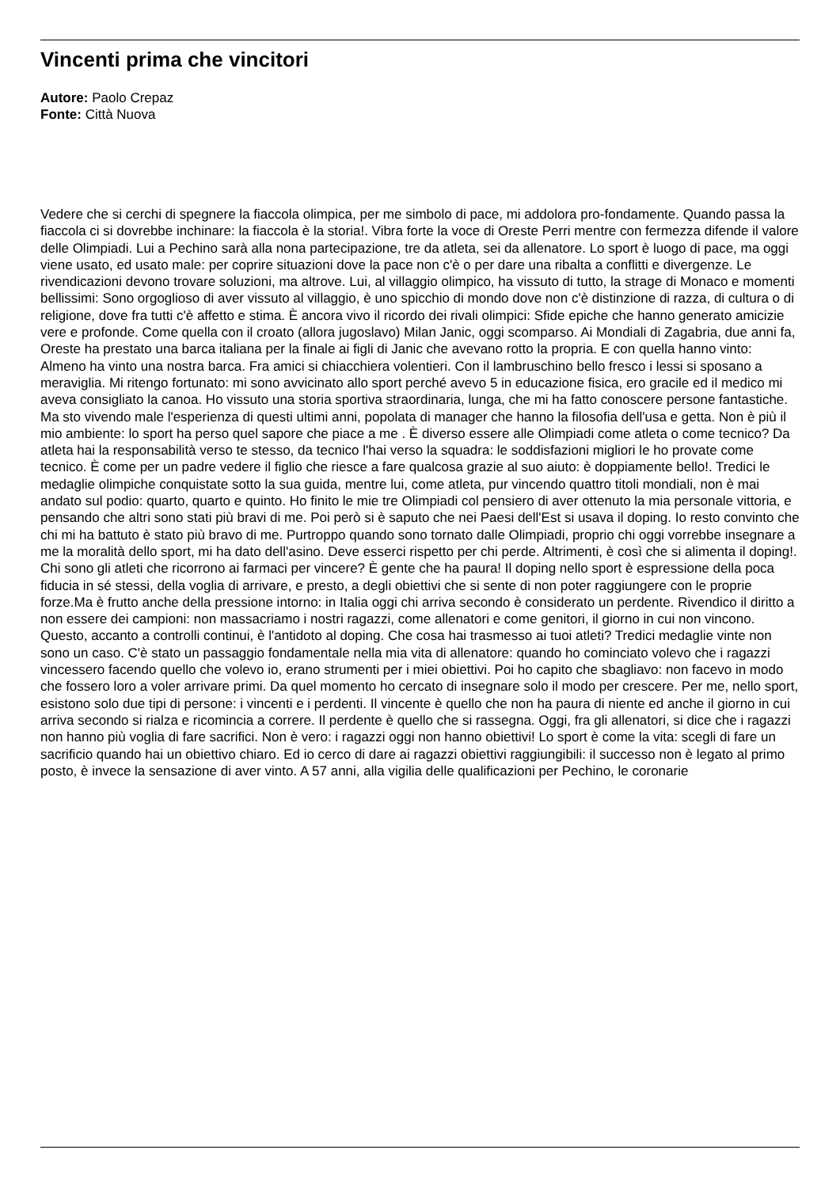Vincenti prima che vincitori
Autore: Paolo Crepaz
Fonte: Città Nuova
Vedere che si cerchi di spegnere la fiaccola olimpica, per me simbolo di pace, mi addolora pro-fondamente. Quando passa la fiaccola ci si dovrebbe inchinare: la fiaccola è la storia!. Vibra forte la voce di Oreste Perri mentre con fermezza difende il valore delle Olimpiadi. Lui a Pechino sarà alla nona partecipazione, tre da atleta, sei da allenatore. Lo sport è luogo di pace, ma oggi viene usato, ed usato male: per coprire situazioni dove la pace non c'è o per dare una ribalta a conflitti e divergenze. Le rivendicazioni devono trovare soluzioni, ma altrove. Lui, al villaggio olimpico, ha vissuto di tutto, la strage di Monaco e momenti bellissimi: Sono orgoglioso di aver vissuto al villaggio, è uno spicchio di mondo dove non c'è distinzione di razza, di cultura o di religione, dove fra tutti c'è affetto e stima. È ancora vivo il ricordo dei rivali olimpici: Sfide epiche che hanno generato amicizie vere e profonde. Come quella con il croato (allora jugoslavo) Milan Janic, oggi scomparso. Ai Mondiali di Zagabria, due anni fa, Oreste ha prestato una barca italiana per la finale ai figli di Janic che avevano rotto la propria. E con quella hanno vinto: Almeno ha vinto una nostra barca. Fra amici si chiacchiera volentieri. Con il lambruschino bello fresco i lessi si sposano a meraviglia. Mi ritengo fortunato: mi sono avvicinato allo sport perché avevo 5 in educazione fisica, ero gracile ed il medico mi aveva consigliato la canoa. Ho vissuto una storia sportiva straordinaria, lunga, che mi ha fatto conoscere persone fantastiche. Ma sto vivendo male l'esperienza di questi ultimi anni, popolata di manager che hanno la filosofia dell'usa e getta. Non è più il mio ambiente: lo sport ha perso quel sapore che piace a me . È diverso essere alle Olimpiadi come atleta o come tecnico? Da atleta hai la responsabilità verso te stesso, da tecnico l'hai verso la squadra: le soddisfazioni migliori le ho provate come tecnico. È come per un padre vedere il figlio che riesce a fare qualcosa grazie al suo aiuto: è doppiamente bello!. Tredici le medaglie olimpiche conquistate sotto la sua guida, mentre lui, come atleta, pur vincendo quattro titoli mondiali, non è mai andato sul podio: quarto, quarto e quinto. Ho finito le mie tre Olimpiadi col pensiero di aver ottenuto la mia personale vittoria, e pensando che altri sono stati più bravi di me. Poi però si è saputo che nei Paesi dell'Est si usava il doping. Io resto convinto che chi mi ha battuto è stato più bravo di me. Purtroppo quando sono tornato dalle Olimpiadi, proprio chi oggi vorrebbe insegnare a me la moralità dello sport, mi ha dato dell'asino. Deve esserci rispetto per chi perde. Altrimenti, è così che si alimenta il doping!. Chi sono gli atleti che ricorrono ai farmaci per vincere? È gente che ha paura! Il doping nello sport è espressione della poca fiducia in sé stessi, della voglia di arrivare, e presto, a degli obiettivi che si sente di non poter raggiungere con le proprie forze.Ma è frutto anche della pressione intorno: in Italia oggi chi arriva secondo è considerato un perdente. Rivendico il diritto a non essere dei campioni: non massacriamo i nostri ragazzi, come allenatori e come genitori, il giorno in cui non vincono. Questo, accanto a controlli continui, è l'antidoto al doping. Che cosa hai trasmesso ai tuoi atleti? Tredici medaglie vinte non sono un caso. C'è stato un passaggio fondamentale nella mia vita di allenatore: quando ho cominciato volevo che i ragazzi vincessero facendo quello che volevo io, erano strumenti per i miei obiettivi. Poi ho capito che sbagliavo: non facevo in modo che fossero loro a voler arrivare primi. Da quel momento ho cercato di insegnare solo il modo per crescere. Per me, nello sport, esistono solo due tipi di persone: i vincenti e i perdenti. Il vincente è quello che non ha paura di niente ed anche il giorno in cui arriva secondo si rialza e ricomincia a correre. Il perdente è quello che si rassegna. Oggi, fra gli allenatori, si dice che i ragazzi non hanno più voglia di fare sacrifici. Non è vero: i ragazzi oggi non hanno obiettivi! Lo sport è come la vita: scegli di fare un sacrificio quando hai un obiettivo chiaro. Ed io cerco di dare ai ragazzi obiettivi raggiungibili: il successo non è legato al primo posto, è invece la sensazione di aver vinto. A 57 anni, alla vigilia delle qualificazioni per Pechino, le coronarie